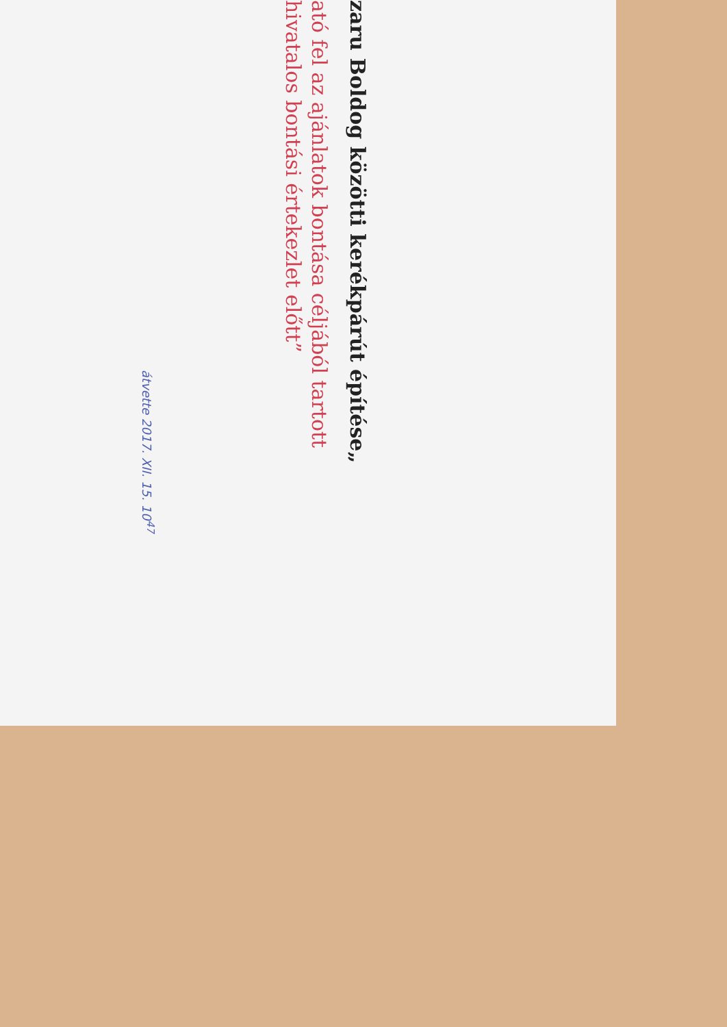zaru Boldog közötti kerékpárút építése„
ató fel az ajánlatok bontása céljából tartott
hivatalos bontási értekezlet előtt”
átvette 2017. XII. 15. 10<sup>47</sup>